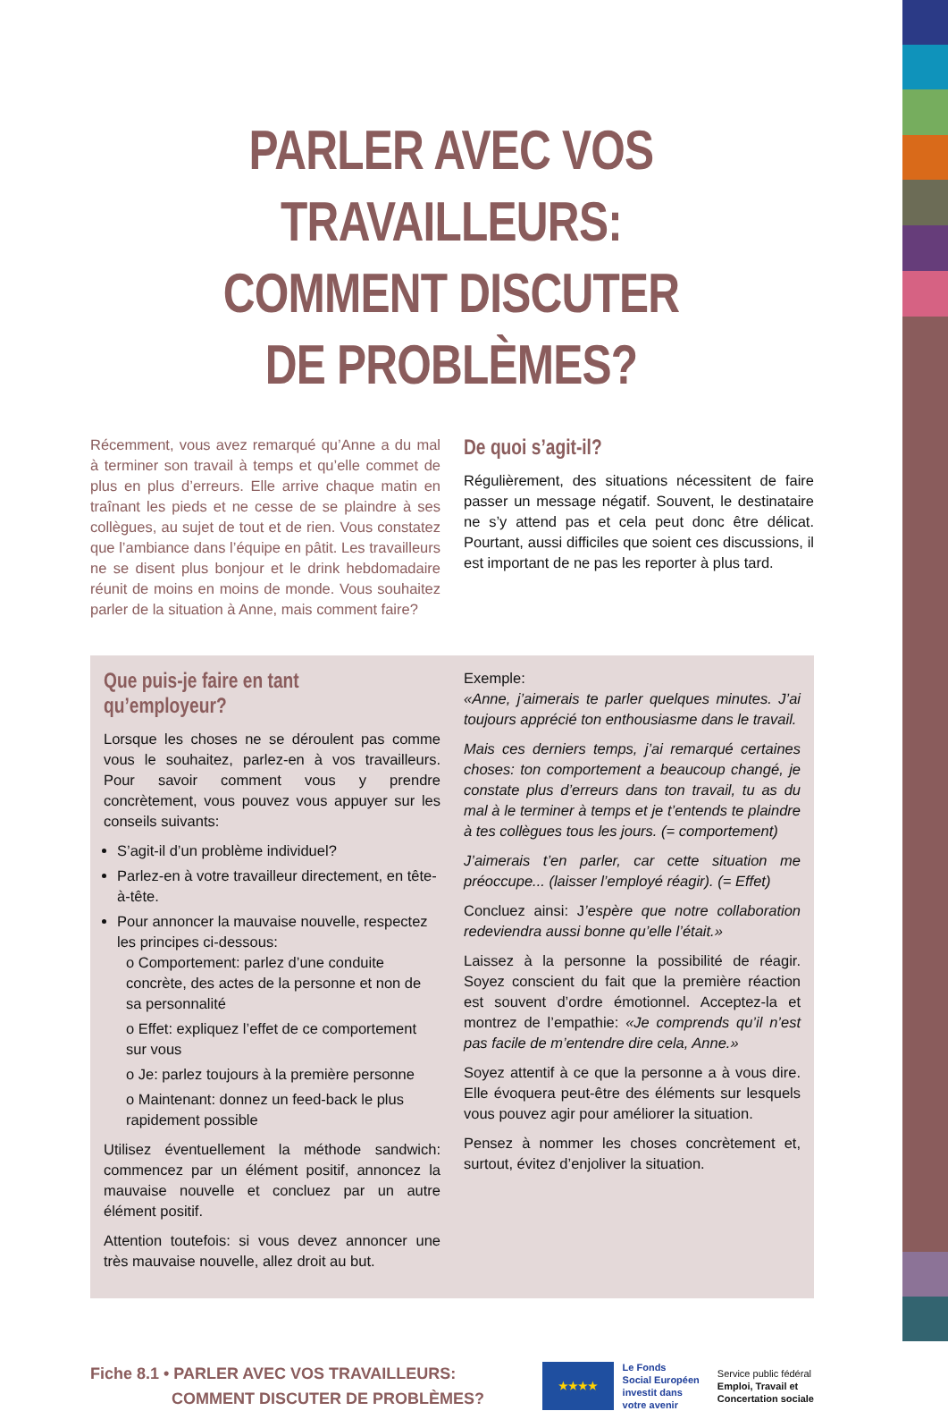PARLER AVEC VOS TRAVAILLEURS:
COMMENT DISCUTER
DE PROBLÈMES?
Récemment, vous avez remarqué qu’Anne a du mal à terminer son travail à temps et qu’elle commet de plus en plus d’erreurs. Elle arrive chaque matin en traînant les pieds et ne cesse de se plaindre à ses collègues, au sujet de tout et de rien. Vous constatez que l’ambiance dans l’équipe en pâtit. Les travailleurs ne se disent plus bonjour et le drink hebdomadaire réunit de moins en moins de monde. Vous souhaitez parler de la situation à Anne, mais comment faire?
De quoi s’agit-il?
Régulièrement, des situations nécessitent de faire passer un message négatif. Souvent, le destinataire ne s’y attend pas et cela peut donc être délicat. Pourtant, aussi difficiles que soient ces discussions, il est important de ne pas les reporter à plus tard.
Que puis-je faire en tant qu’employeur?
Lorsque les choses ne se déroulent pas comme vous le souhaitez, parlez-en à vos travailleurs. Pour savoir comment vous y prendre concrètement, vous pouvez vous appuyer sur les conseils suivants:
S’agit-il d’un problème individuel?
Parlez-en à votre travailleur directement, en tête-à-tête.
Pour annoncer la mauvaise nouvelle, respectez les principes ci-dessous:
o Comportement: parlez d’une conduite concrète, des actes de la personne et non de sa personnalité
o Effet: expliquez l’effet de ce comportement sur vous
o Je: parlez toujours à la première personne
o Maintenant: donnez un feed-back le plus rapidement possible
Utilisez éventuellement la méthode sandwich: commencez par un élément positif, annoncez la mauvaise nouvelle et concluez par un autre élément positif.
Attention toutefois: si vous devez annoncer une très mauvaise nouvelle, allez droit au but.
Exemple:
«Anne, j’aimerais te parler quelques minutes. J’ai toujours apprécié ton enthousiasme dans le travail.
Mais ces derniers temps, j’ai remarqué certaines choses: ton comportement a beaucoup changé, je constate plus d’erreurs dans ton travail, tu as du mal à le terminer à temps et je t’entends te plaindre à tes collègues tous les jours. (= comportement)
J’aimerais t’en parler, car cette situation me préoccupe... (laisser l’employé réagir). (= Effet)
Concluez ainsi: J’espère que notre collaboration redeviendra aussi bonne qu’elle l’était.»
Laissez à la personne la possibilité de réagir. Soyez conscient du fait que la première réaction est souvent d’ordre émotionnel. Acceptez-la et montrez de l’empathie: «Je comprends qu’il n’est pas facile de m’entendre dire cela, Anne.»
Soyez attentif à ce que la personne a à vous dire. Elle évoquera peut-être des éléments sur lesquels vous pouvez agir pour améliorer la situation.
Pensez à nommer les choses concrètement et, surtout, évitez d’enjoliver la situation.
Fiche 8.1 • PARLER AVEC VOS TRAVAILLEURS:
COMMENT DISCUTER DE PROBLÈMES?
★★★★
Le Fonds
Social Européen
investit dans
votre avenir
Service public fédéral
Emploi, Travail et
Concertation sociale